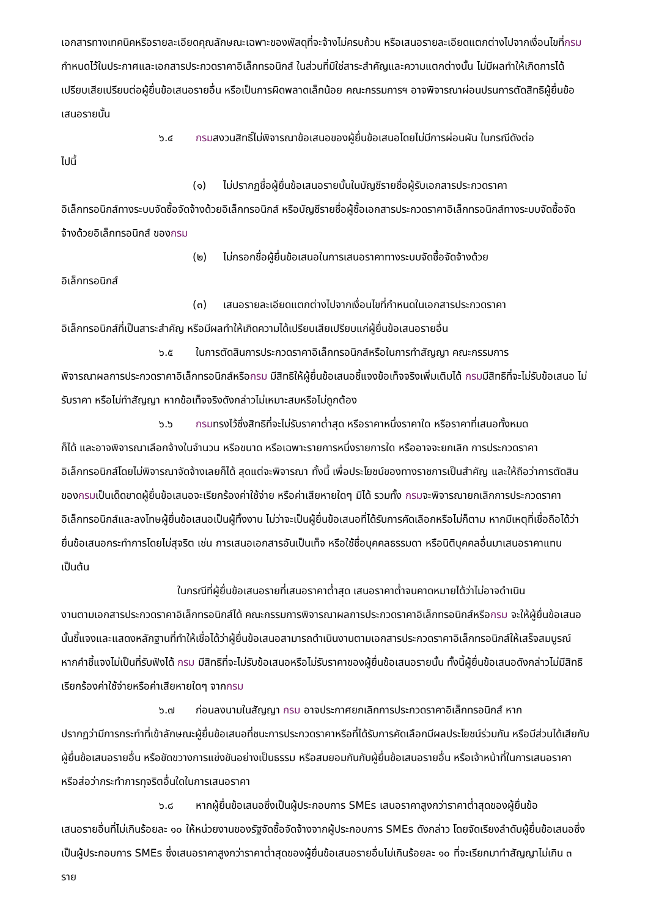เอกสารทางเทคนิคหรือรายละเอียดคุณลักษณะเฉพาะของพัสดุที่จะจ้างไม่ครบถ้วน หรือเสนอรายละเอียดแตกต่างไปจากเงื่อนไขที่กรมกำหนดไว้ในประกาศและเอกสารประกวดราคาอิเล็กทรอนิกส์ ในส่วนที่มิใช่สาระสำคัญและความแตกต่างนั้น ไม่มีผลทำให้เกิดการได้เปรียบเสียเปรียบต่อผู้ยื่นข้อเสนอรายอื่น หรือเป็นการผิดพลาดเล็กน้อย คณะกรรมการฯ อาจพิจารณาผ่อนปรนการตัดสิทธิผู้ยื่นข้อเสนอรายนั้น
๖.๔ กรมสงวนสิทธิ์ไม่พิจารณาข้อเสนอของผู้ยื่นข้อเสนอโดยไม่มีการผ่อนผัน ในกรณีดังต่อ
ไปนี้
(๑) ไม่ปรากฏชื่อผู้ยื่นข้อเสนอรายนั้นในบัญชีรายชื่อผู้รับเอกสารประกวดราคา
อิเล็กทรอนิกส์ทางระบบจัดซื้อจัดจ้างด้วยอิเล็กทรอนิกส์ หรือบัญชีรายชื่อผู้ซื้อเอกสารประกวดราคาอิเล็กทรอนิกส์ทางระบบจัดซื้อจัดจ้างด้วยอิเล็กทรอนิกส์ ของกรม
(๒) ไม่กรอกชื่อผู้ยื่นข้อเสนอในการเสนอราคาทางระบบจัดซื้อจัดจ้างด้วย
อิเล็กทรอนิกส์
(๓) เสนอรายละเอียดแตกต่างไปจากเงื่อนไขที่กำหนดในเอกสารประกวดราคา
อิเล็กทรอนิกส์ที่เป็นสาระสำคัญ หรือมีผลทำให้เกิดความได้เปรียบเสียเปรียบแก่ผู้ยื่นข้อเสนอรายอื่น
๖.๕ ในการตัดสินการประกวดราคาอิเล็กทรอนิกส์หรือในการทำสัญญา คณะกรรมการ
พิจารณาผลการประกวดราคาอิเล็กทรอนิกส์หรือกรม มีสิทธิให้ผู้ยื่นข้อเสนอชี้แจงข้อเท็จจริงเพิ่มเติมได้ กรมมีสิทธิที่จะไม่รับข้อเสนอ ไม่รับราคา หรือไม่ทำสัญญา หากข้อเท็จจริงดังกล่าวไม่เหมาะสมหรือไม่ถูกต้อง
๖.๖ กรมทรงไว้ซึ่งสิทธิที่จะไม่รับราคาต่ำสุด หรือราคาหนึ่งราคาใด หรือราคาที่เสนอทั้งหมด
ก็ได้ และอาจพิจารณาเลือกจ้างในจำนวน หรือขนาด หรือเฉพาะรายการหนึ่งรายการใด หรืออาจจะยกเลิก การประกวดราคาอิเล็กทรอนิกส์โดยไม่พิจารณาจัดจ้างเลยก็ได้ สุดแต่จะพิจารณา ทั้งนี้ เพื่อประโยชน์ของทางราชการเป็นสำคัญ และให้ถือว่าการตัดสินของกรมเป็นเด็ดขาดผู้ยื่นข้อเสนอจะเรียกร้องค่าใช้จ่าย หรือค่าเสียหายใดๆ มิได้ รวมทั้ง กรมจะพิจารณายกเลิกการประกวดราคาอิเล็กทรอนิกส์และลงโทษผู้ยื่นข้อเสนอเป็นผู้ทิ้งงาน ไม่ว่าจะเป็นผู้ยื่นข้อเสนอที่ได้รับการคัดเลือกหรือไม่ก็ตาม หากมีเหตุที่เชื่อถือได้ว่ายื่นข้อเสนอกระทำการโดยไม่สุจริต เช่น การเสนอเอกสารอันเป็นเท็จ หรือใช้ชื่อบุคคลธรรมดา หรือนิติบุคคลอื่นมาเสนอราคาแทน เป็นต้น
ในกรณีที่ผู้ยื่นข้อเสนอรายที่เสนอราคาต่ำสุด เสนอราคาต่ำจนคาดหมายได้ว่าไม่อาจดำเนิน
งานตามเอกสารประกวดราคาอิเล็กทรอนิกส์ได้ คณะกรรมการพิจารณาผลการประกวดราคาอิเล็กทรอนิกส์หรือกรม จะให้ผู้ยื่นข้อเสนอนั้นชี้แจงและแสดงหลักฐานที่ทำให้เชื่อได้ว่าผู้ยื่นข้อเสนอสามารถดำเนินงานตามเอกสารประกวดราคาอิเล็กทรอนิกส์ให้เสร็จสมบูรณ์ หากคำชี้แจงไม่เป็นที่รับฟังได้ กรม มีสิทธิที่จะไม่รับข้อเสนอหรือไม่รับราคาของผู้ยื่นข้อเสนอรายนั้น ทั้งนี้ผู้ยื่นข้อเสนอดังกล่าวไม่มีสิทธิเรียกร้องค่าใช้จ่ายหรือค่าเสียหายใดๆ จากกรม
๖.๗ ก่อนลงนามในสัญญา กรม อาจประกาศยกเลิกการประกวดราคาอิเล็กทรอนิกส์ หาก
ปรากฏว่ามีการกระทำที่เข้าลักษณะผู้ยื่นข้อเสนอที่ชนะการประกวดราคาหรือที่ได้รับการคัดเลือกมีผลประโยชน์ร่วมกัน หรือมีส่วนได้เสียกับผู้ยื่นข้อเสนอรายอื่น หรือขัดขวางการแข่งขันอย่างเป็นธรรม หรือสมยอมกันกับผู้ยื่นข้อเสนอรายอื่น หรือเจ้าหน้าที่ในการเสนอราคา หรือส่อว่ากระทำการทุจริตอื่นใดในการเสนอราคา
๖.๘ หากผู้ยื่นข้อเสนอซึ่งเป็นผู้ประกอบการ SMEs เสนอราคาสูงกว่าราคาต่ำสุดของผู้ยื่นข้อ
เสนอรายอื่นที่ไม่เกินร้อยละ ๑๐ ให้หน่วยงานของรัฐจัดซื้อจัดจ้างจากผู้ประกอบการ SMEs ดังกล่าว โดยจัดเรียงลำดับผู้ยื่นข้อเสนอซึ่งเป็นผู้ประกอบการ SMEs ซึ่งเสนอราคาสูงกว่าราคาต่ำสุดของผู้ยื่นข้อเสนอรายอื่นไม่เกินร้อยละ ๑๐ ที่จะเรียกมาทำสัญญาไม่เกิน ๓ ราย